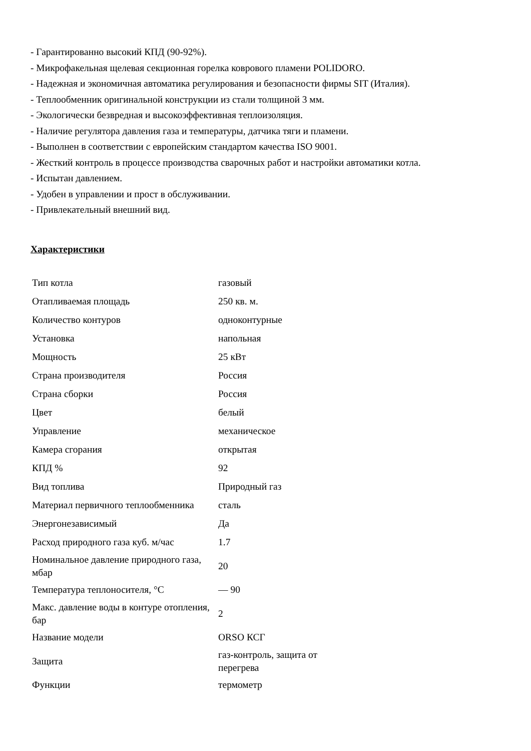- Гарантированно высокий КПД (90-92%).
- Микрофакельная щелевая секционная горелка коврового пламени POLIDORO.
- Надежная и экономичная автоматика регулирования и безопасности фирмы SIT (Италия).
- Теплообменник оригинальной конструкции из стали толщиной 3 мм.
- Экологически безвредная и высокоэффективная теплоизоляция.
- Наличие регулятора давления газа и температуры, датчика тяги и пламени.
- Выполнен в соответствии с европейским стандартом качества ISO 9001.
- Жесткий контроль в процессе производства сварочных работ и настройки автоматики котла.
- Испытан давлением.
- Удобен в управлении и прост в обслуживании.
- Привлекательный внешний вид.
Характеристики
| Тип котла | газовый |
| Отапливаемая площадь | 250 кв. м. |
| Количество контуров | одноконтурные |
| Установка | напольная |
| Мощность | 25 кВт |
| Страна производителя | Россия |
| Страна сборки | Россия |
| Цвет | белый |
| Управление | механическое |
| Камера сгорания | открытая |
| КПД % | 92 |
| Вид топлива | Природный газ |
| Материал первичного теплообменника | сталь |
| Энергонезависимый | Да |
| Расход природного газа куб. м/час | 1.7 |
| Номинальное давление природного газа, мбар | 20 |
| Температура теплоносителя, °C | — 90 |
| Макс. давление воды в контуре отопления, бар | 2 |
| Название модели | ORSO КСГ |
| Защита | газ-контроль, защита от перегрева |
| Функции | термометр |